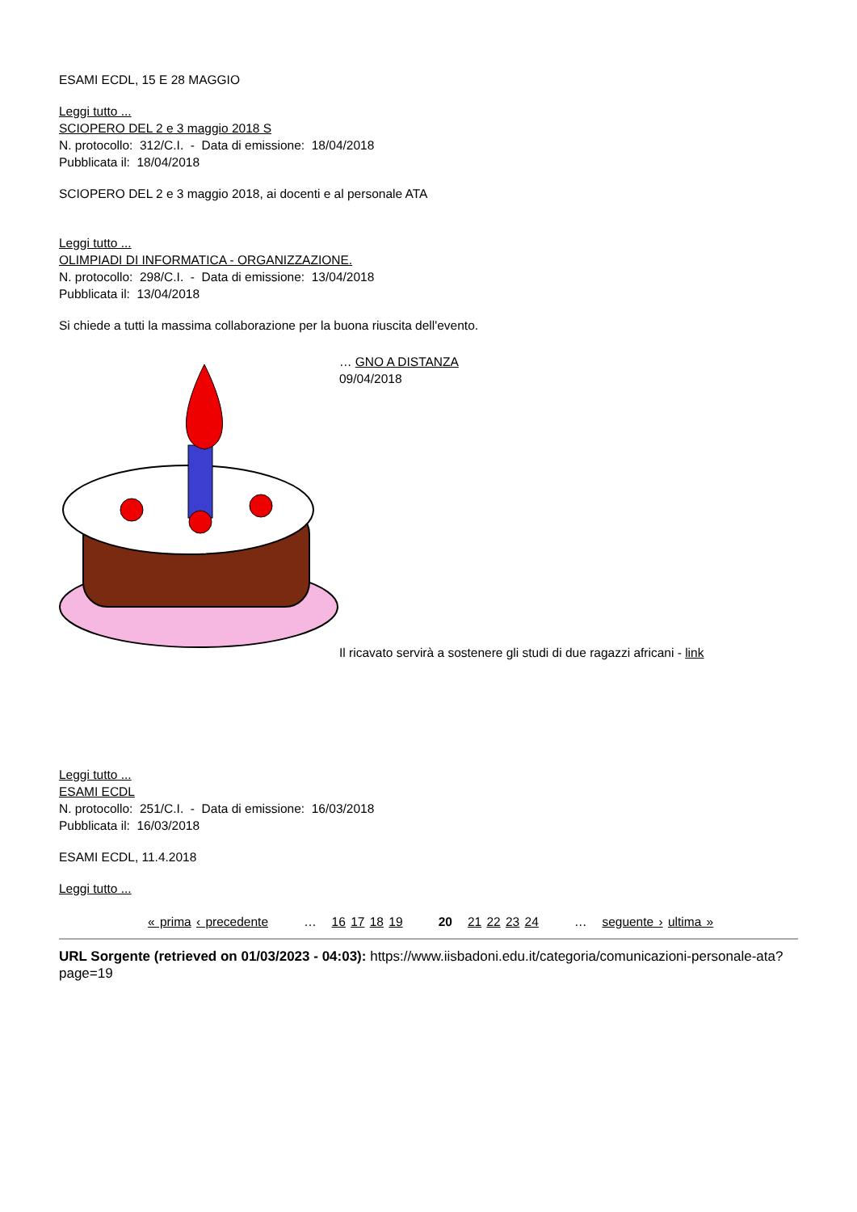ESAMI ECDL, 15 E 28 MAGGIO
Leggi tutto ...
SCIOPERO DEL 2 e 3 maggio 2018 S
N. protocollo: 312/C.I. - Data di emissione: 18/04/2018
Pubblicata il: 18/04/2018
SCIOPERO DEL 2 e 3 maggio 2018, ai docenti e al personale ATA
Leggi tutto ...
OLIMPIADI DI INFORMATICA - ORGANIZZAZIONE.
N. protocollo: 298/C.I. - Data di emissione: 13/04/2018
Pubblicata il: 13/04/2018
Si chiede a tutti la massima collaborazione per la buona riuscita dell'evento.
… GNO A DISTANZA
09/04/2018
Il ricavato servirà a sostenere gli studi di due ragazzi africani - link
Leggi tutto ...
ESAMI ECDL
N. protocollo: 251/C.I. - Data di emissione: 16/03/2018
Pubblicata il: 16/03/2018
ESAMI ECDL, 11.4.2018
Leggi tutto ...
« prima ‹ precedente … 16 17 18 19 20 21 22 23 24 … seguente › ultima »
URL Sorgente (retrieved on 01/03/2023 - 04:03): https://www.iisbadoni.edu.it/categoria/comunicazioni-personale-ata?page=19